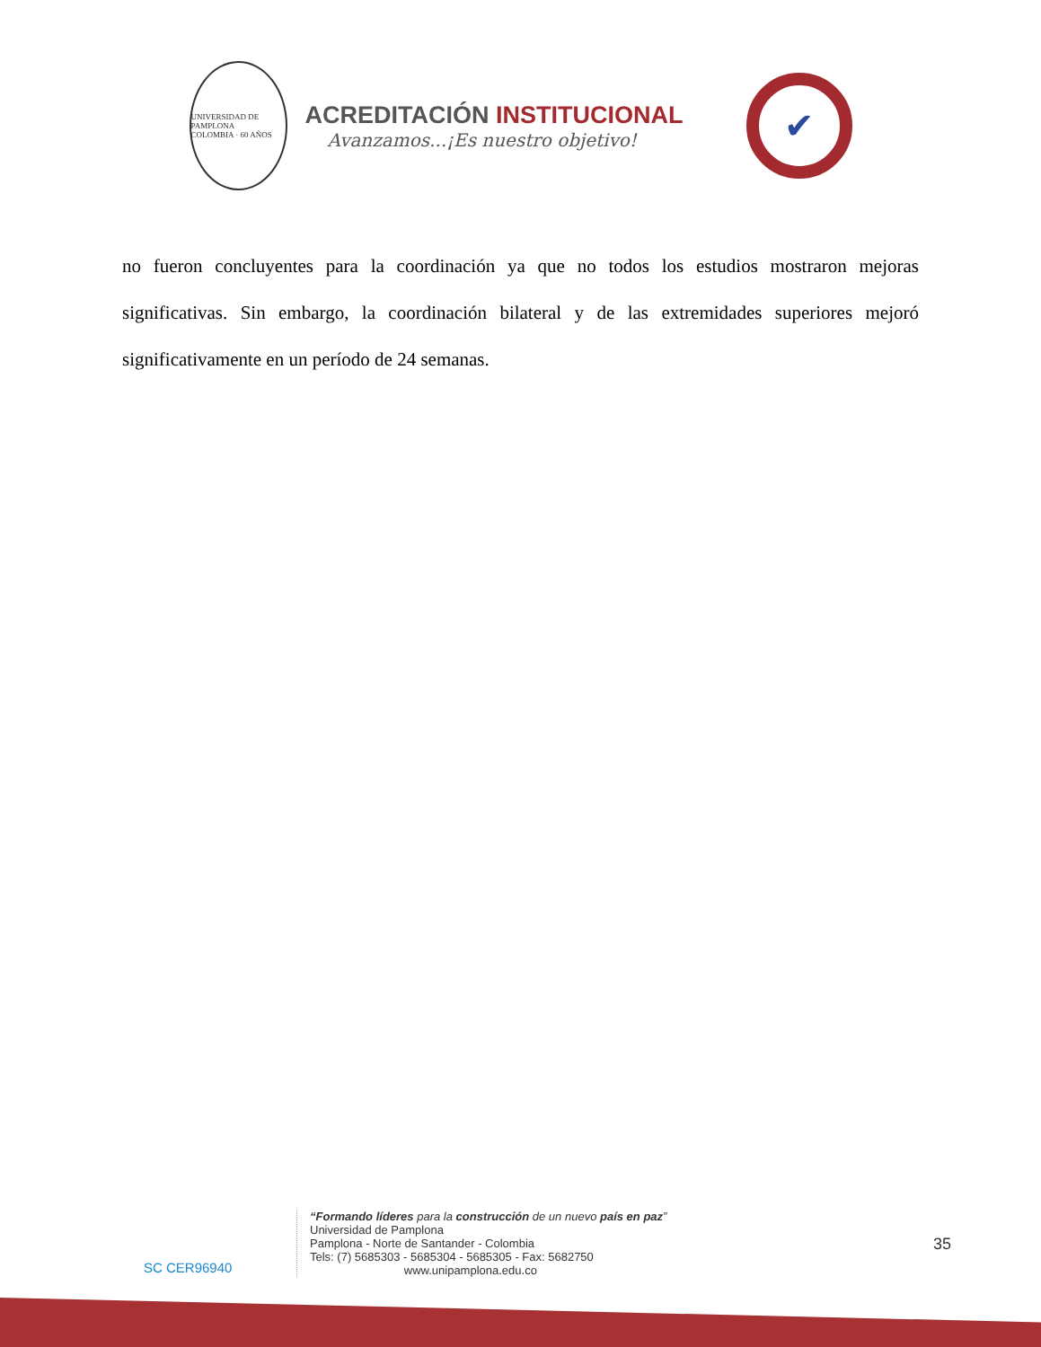UNIVERSIDAD DE PAMPLONA
COLOMBIA · 60 AÑOS
ACREDITACIÓN INSTITUCIONAL
Avanzamos...¡Es nuestro objetivo!
✔
no fueron concluyentes para la coordinación ya que no todos los estudios mostraron mejoras significativas. Sin embargo, la coordinación bilateral y de las extremidades superiores mejoró significativamente en un período de 24 semanas.
SC CER96940
“Formando líderes para la construcción de un nuevo país en paz”
Universidad de Pamplona
Pamplona - Norte de Santander - Colombia
Tels: (7) 5685303 - 5685304 - 5685305 - Fax: 5682750
www.unipamplona.edu.co
35